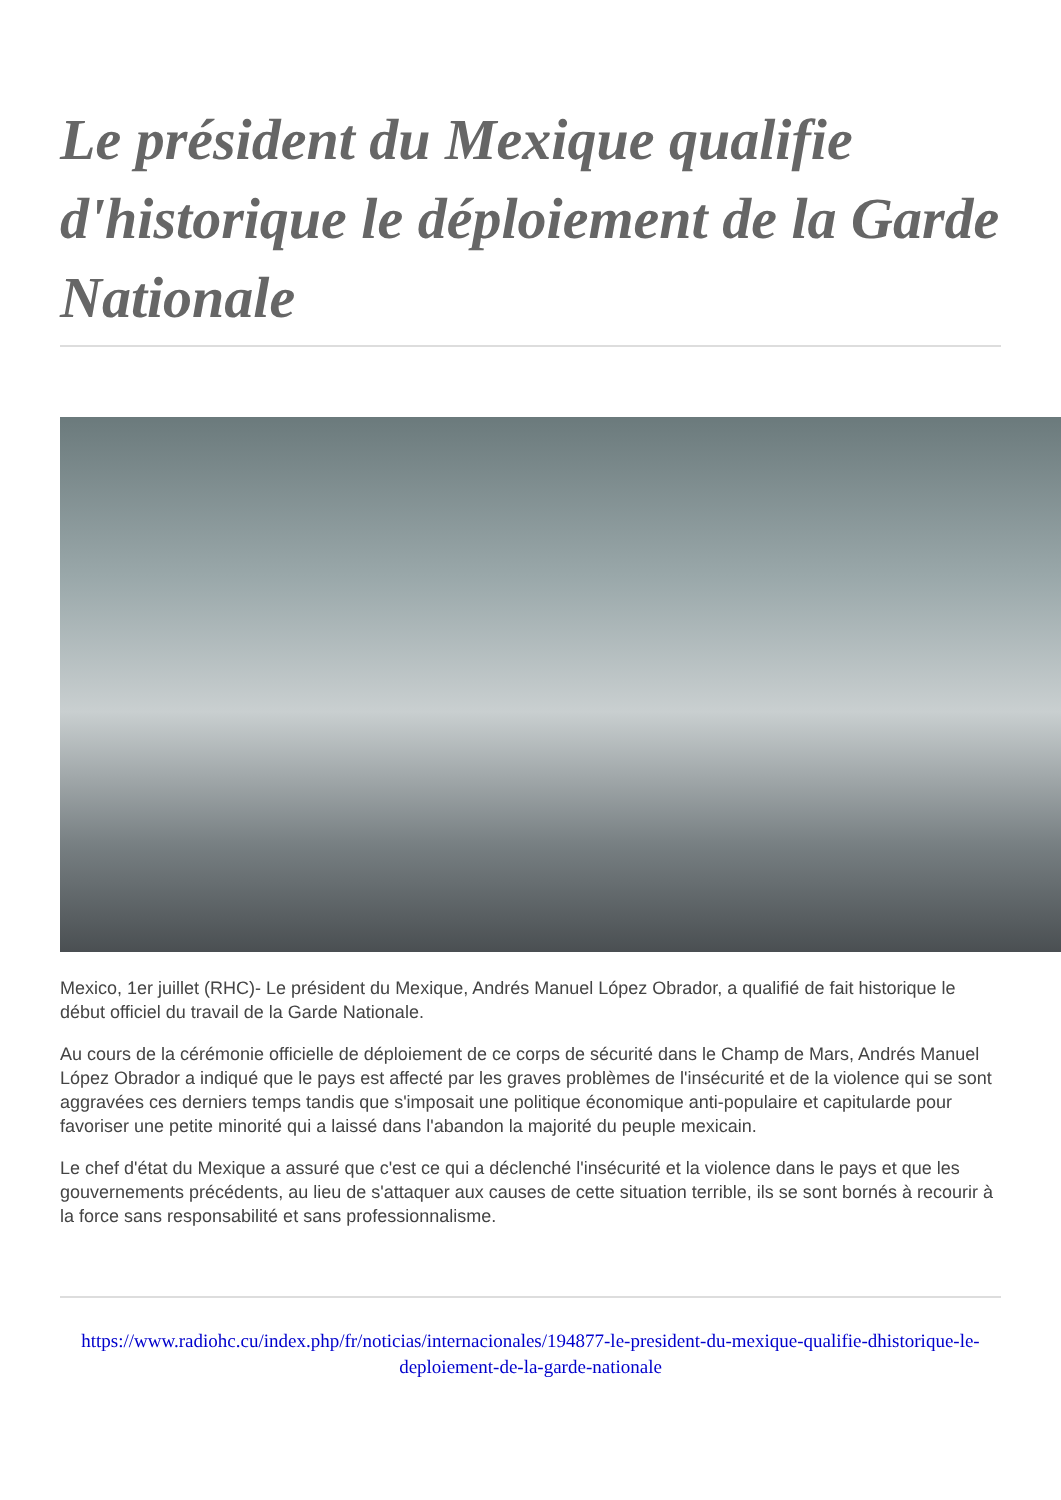Le président du Mexique qualifie d'historique le déploiement de la Garde Nationale
Mexico, 1er juillet (RHC)- Le président du Mexique, Andrés Manuel López Obrador, a qualifié de fait historique le début officiel du travail de la Garde Nationale.
Au cours de la cérémonie officielle de déploiement de ce corps de sécurité dans le Champ de Mars, Andrés Manuel López Obrador a indiqué que le pays est affecté par les graves problèmes de l'insécurité et de la violence qui se sont aggravées ces derniers temps tandis que s'imposait une politique économique anti-populaire et capitularde pour favoriser une petite minorité qui a laissé dans l'abandon la majorité du peuple mexicain.
Le chef d'état du Mexique a assuré que c'est ce qui a déclenché l'insécurité et la violence dans le pays et que les gouvernements précédents, au lieu de s'attaquer aux causes de cette situation terrible, ils se sont bornés à recourir à la force sans responsabilité et sans professionnalisme.
https://www.radiohc.cu/index.php/fr/noticias/internacionales/194877-le-president-du-mexique-qualifie-dhistorique-le-deploiement-de-la-garde-nationale